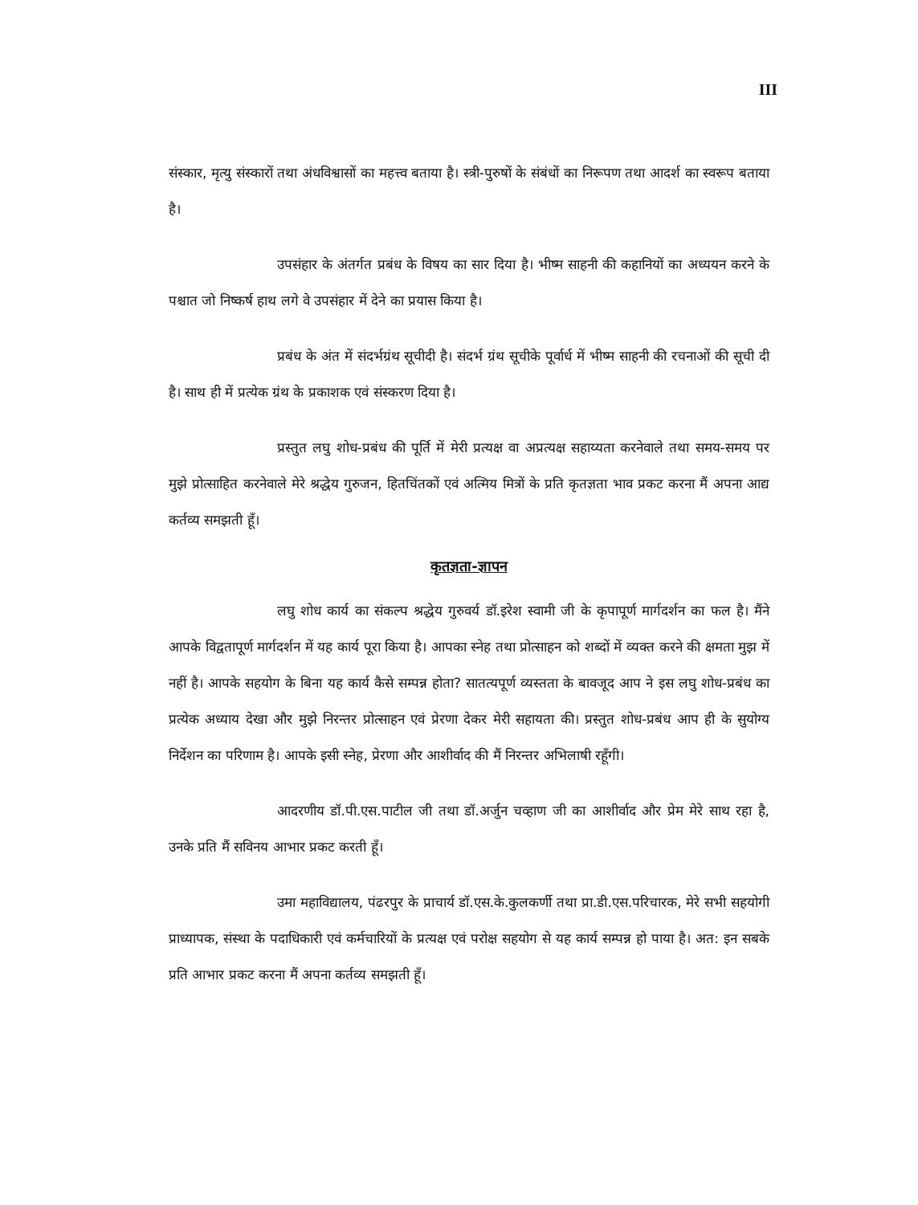III
संस्कार, मृत्यु संस्कारों तथा अंधविश्वासों का महत्त्व बताया है। स्त्री-पुरुषों के संबंधों का निरूपण तथा आदर्श का स्वरूप बताया है।
उपसंहार के अंतर्गत प्रबंध के विषय का सार दिया है। भीष्म साहनी की कहानियों का अध्ययन करने के पश्चात जो निष्कर्ष हाथ लगे वे उपसंहार में देने का प्रयास किया है।
प्रबंध के अंत में संदर्भग्रंथ सूचीदी है। संदर्भ ग्रंथ सूचीके पूर्वार्ध में भीष्म साहनी की रचनाओं की सूची दी है। साथ ही में प्रत्येक ग्रंथ के प्रकाशक एवं संस्करण दिया है।
प्रस्तुत लघु शोध-प्रबंध की पूर्ति में मेरी प्रत्यक्ष वा अप्रत्यक्ष सहाय्यता करनेवाले तथा समय-समय पर मुझे प्रोत्साहित करनेवाले मेरे श्रद्धेय गुरुजन, हितचिंतकों एवं अत्मिय मित्रों के प्रति कृतज्ञता भाव प्रकट करना मैं अपना आद्य कर्तव्य समझती हूँ।
कृतज्ञता-ज्ञापन
लघु शोध कार्य का संकल्प श्रद्धेय गुरुवर्य डॉ.इरेश स्वामी जी के कृपापूर्ण मार्गदर्शन का फल है। मैंने आपके विद्वतापूर्ण मार्गदर्शन में यह कार्य पूरा किया है। आपका स्नेह तथा प्रोत्साहन को शब्दों में व्यक्त करने की क्षमता मुझ में नहीं है। आपके सहयोग के बिना यह कार्य कैसे सम्पन्न होता? सातत्यपूर्ण व्यस्तता के बावजूद आप ने इस लघु शोध-प्रबंध का प्रत्येक अध्याय देखा और मुझे निरन्तर प्रोत्साहन एवं प्रेरणा देकर मेरी सहायता की। प्रस्तुत शोध-प्रबंध आप ही के सुयोग्य निर्देशन का परिणाम है। आपके इसी स्नेह, प्रेरणा और आशीर्वाद की मैं निरन्तर अभिलाषी रहूँगी।
आदरणीय डॉ.पी.एस.पाटील जी तथा डॉ.अर्जुन चव्हाण जी का आशीर्वाद और प्रेम मेरे साथ रहा है, उनके प्रति मैं सविनय आभार प्रकट करती हूँ।
उमा महाविद्यालय, पंढरपुर के प्राचार्य डॉ.एस.के.कुलकर्णी तथा प्रा.डी.एस.परिचारक, मेरे सभी सहयोगी प्राध्यापक, संस्था के पदाधिकारी एवं कर्मचारियों के प्रत्यक्ष एवं परोक्ष सहयोग से यह कार्य सम्पन्न हो पाया है। अत: इन सबके प्रति आभार प्रकट करना मैं अपना कर्तव्य समझती हूँ।